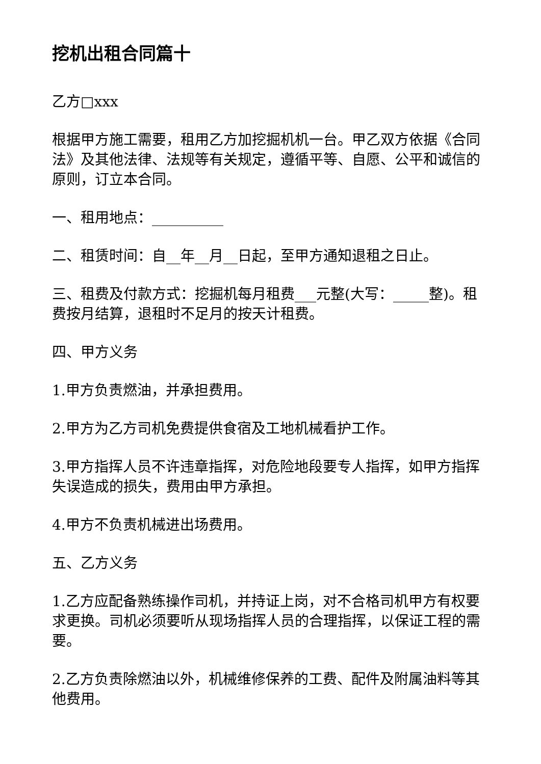挖机出租合同篇十
乙方□xxx
根据甲方施工需要，租用乙方加挖掘机机一台。甲乙双方依据《合同法》及其他法律、法规等有关规定，遵循平等、自愿、公平和诚信的原则，订立本合同。
一、租用地点：__________
二、租赁时间：自__年__月__日起，至甲方通知退租之日止。
三、租费及付款方式：挖掘机每月租费___元整(大写：_____整)。租费按月结算，退租时不足月的按天计租费。
四、甲方义务
1.甲方负责燃油，并承担费用。
2.甲方为乙方司机免费提供食宿及工地机械看护工作。
3.甲方指挥人员不许违章指挥，对危险地段要专人指挥，如甲方指挥失误造成的损失，费用由甲方承担。
4.甲方不负责机械进出场费用。
五、乙方义务
1.乙方应配备熟练操作司机，并持证上岗，对不合格司机甲方有权要求更换。司机必须要听从现场指挥人员的合理指挥，以保证工程的需要。
2.乙方负责除燃油以外，机械维修保养的工费、配件及附属油料等其他费用。